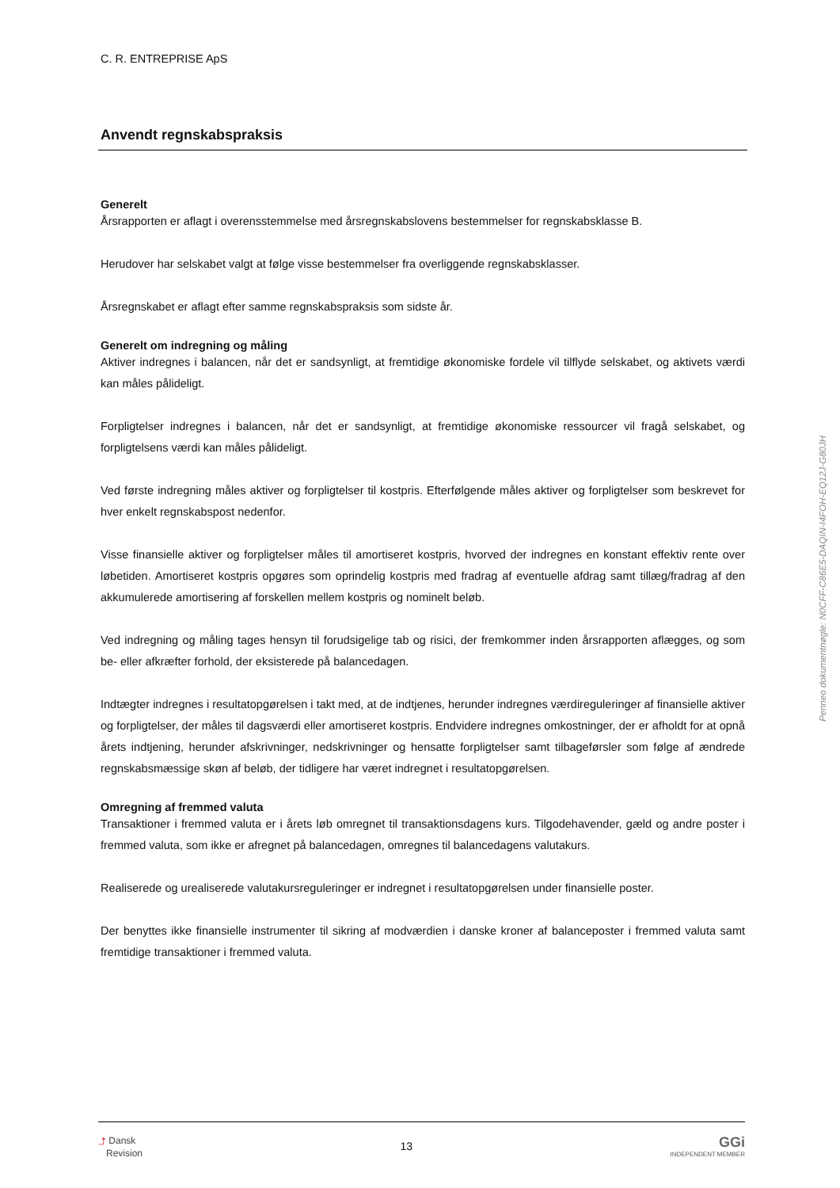C. R. ENTREPRISE ApS
Anvendt regnskabspraksis
Generelt
Årsrapporten er aflagt i overensstemmelse med årsregnskabslovens bestemmelser for regnskabsklasse B.
Herudover har selskabet valgt at følge visse bestemmelser fra overliggende regnskabsklasser.
Årsregnskabet er aflagt efter samme regnskabspraksis som sidste år.
Generelt om indregning og måling
Aktiver indregnes i balancen, når det er sandsynligt, at fremtidige økonomiske fordele vil tilflyde selskabet, og aktivets værdi kan måles pålideligt.
Forpligtelser indregnes i balancen, når det er sandsynligt, at fremtidige økonomiske ressourcer vil fragå selskabet, og forpligtelsens værdi kan måles pålideligt.
Ved første indregning måles aktiver og forpligtelser til kostpris. Efterfølgende måles aktiver og forpligtelser som beskrevet for hver enkelt regnskabspost nedenfor.
Visse finansielle aktiver og forpligtelser måles til amortiseret kostpris, hvorved der indregnes en konstant effektiv rente over løbetiden. Amortiseret kostpris opgøres som oprindelig kostpris med fradrag af eventuelle afdrag samt tillæg/fradrag af den akkumulerede amortisering af forskellen mellem kostpris og nominelt beløb.
Ved indregning og måling tages hensyn til forudsigelige tab og risici, der fremkommer inden årsrapporten aflægges, og som be- eller afkræfter forhold, der eksisterede på balancedagen.
Indtægter indregnes i resultatopgørelsen i takt med, at de indtjenes, herunder indregnes værdireguleringer af finansielle aktiver og forpligtelser, der måles til dagsværdi eller amortiseret kostpris. Endvidere indregnes omkostninger, der er afholdt for at opnå årets indtjening, herunder afskrivninger, nedskrivninger og hensatte forpligtelser samt tilbageførsler som følge af ændrede regnskabsmæssige skøn af beløb, der tidligere har været indregnet i resultatopgørelsen.
Omregning af fremmed valuta
Transaktioner i fremmed valuta er i årets løb omregnet til transaktionsdagens kurs. Tilgodehavender, gæld og andre poster i fremmed valuta, som ikke er afregnet på balancedagen, omregnes til balancedagens valutakurs.
Realiserede og urealiserede valutakursreguleringer er indregnet i resultatopgørelsen under finansielle poster.
Der benyttes ikke finansielle instrumenter til sikring af modværdien i danske kroner af balanceposter i fremmed valuta samt fremtidige transaktioner i fremmed valuta.
Penneo dokumentnøgle: N0CFF-C86E5-DAQIN-I4FOH-EQ12J-G80JH
⤴ Dansk
Revision
13
GGi
INDEPENDENT MEMBER